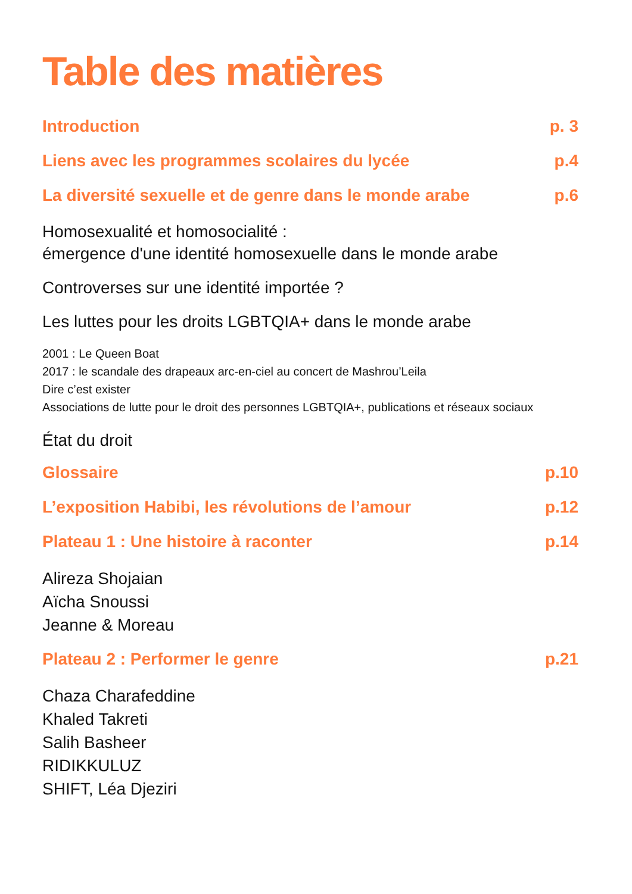Table des matières
Introduction p. 3
Liens avec les programmes scolaires du lycée p.4
La diversité sexuelle et de genre dans le monde arabe p.6
Homosexualité et homosocialité :
émergence d'une identité homosexuelle dans le monde arabe
Controverses sur une identité importée ?
Les luttes pour les droits LGBTQIA+ dans le monde arabe
2001 : Le Queen Boat
2017 : le scandale des drapeaux arc-en-ciel au concert de Mashrou’Leila
Dire c’est exister
Associations de lutte pour le droit des personnes LGBTQIA+, publications et réseaux sociaux
État du droit
Glossaire p.10
L’exposition Habibi, les révolutions de l’amour p.12
Plateau 1 : Une histoire à raconter p.14
Alireza Shojaian
Aïcha Snoussi
Jeanne & Moreau
Plateau 2 : Performer le genre p.21
Chaza Charafeddine
Khaled Takreti
Salih Basheer
RIDIKKULUZ
SHIFT, Léa Djeziri